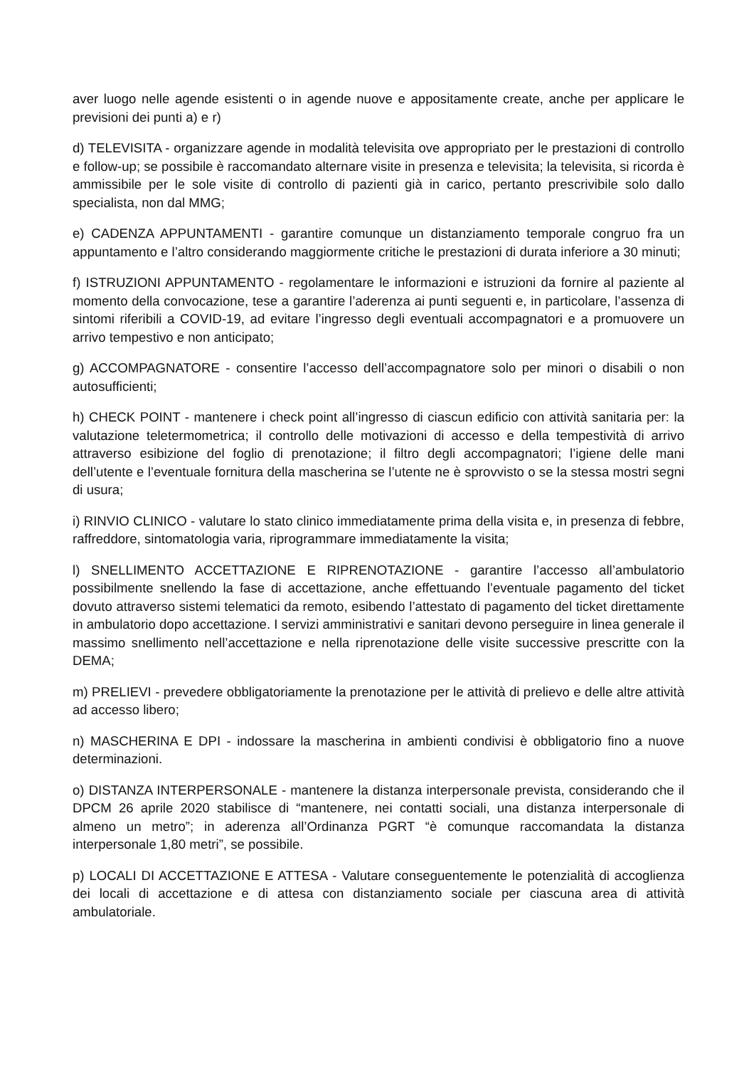aver luogo nelle agende esistenti o in agende nuove e appositamente create, anche per applicare le previsioni dei punti a) e r)
d) TELEVISITA - organizzare agende in modalità televisita ove appropriato per le prestazioni di controllo e follow-up; se possibile è raccomandato alternare visite in presenza e televisita; la televisita, si ricorda è ammissibile per le sole visite di controllo di pazienti già in carico, pertanto prescrivibile solo dallo specialista, non dal MMG;
e) CADENZA APPUNTAMENTI - garantire comunque un distanziamento temporale congruo fra un appuntamento e l’altro considerando maggiormente critiche le prestazioni di durata inferiore a 30 minuti;
f) ISTRUZIONI APPUNTAMENTO - regolamentare le informazioni e istruzioni da fornire al paziente al momento della convocazione, tese a garantire l’aderenza ai punti seguenti e, in particolare, l’assenza di sintomi riferibili a COVID-19, ad evitare l’ingresso degli eventuali accompagnatori e a promuovere un arrivo tempestivo e non anticipato;
g) ACCOMPAGNATORE - consentire l’accesso dell’accompagnatore solo per minori o disabili o non autosufficienti;
h) CHECK POINT - mantenere i check point all’ingresso di ciascun edificio con attività sanitaria per: la valutazione teletermometrica; il controllo delle motivazioni di accesso e della tempestività di arrivo attraverso esibizione del foglio di prenotazione; il filtro degli accompagnatori; l’igiene delle mani dell’utente e l’eventuale fornitura della mascherina se l’utente ne è sprovvisto o se la stessa mostri segni di usura;
i) RINVIO CLINICO - valutare lo stato clinico immediatamente prima della visita e, in presenza di febbre, raffreddore, sintomatologia varia, riprogrammare immediatamente la visita;
l) SNELLIMENTO ACCETTAZIONE E RIPRENOTAZIONE - garantire l’accesso all’ambulatorio possibilmente snellendo la fase di accettazione, anche effettuando l’eventuale pagamento del ticket dovuto attraverso sistemi telematici da remoto, esibendo l’attestato di pagamento del ticket direttamente in ambulatorio dopo accettazione. I servizi amministrativi e sanitari devono perseguire in linea generale il massimo snellimento nell’accettazione e nella riprenotazione delle visite successive prescritte con la DEMA;
m) PRELIEVI - prevedere obbligatoriamente la prenotazione per le attività di prelievo e delle altre attività ad accesso libero;
n) MASCHERINA E DPI - indossare la mascherina in ambienti condivisi è obbligatorio fino a nuove determinazioni.
o) DISTANZA INTERPERSONALE - mantenere la distanza interpersonale prevista, considerando che il DPCM 26 aprile 2020 stabilisce di “mantenere, nei contatti sociali, una distanza interpersonale di almeno un metro”; in aderenza all’Ordinanza PGRT “è comunque raccomandata la distanza interpersonale 1,80 metri”, se possibile.
p) LOCALI DI ACCETTAZIONE E ATTESA - Valutare conseguentemente le potenzialità di accoglienza dei locali di accettazione e di attesa con distanziamento sociale per ciascuna area di attività ambulatoriale.